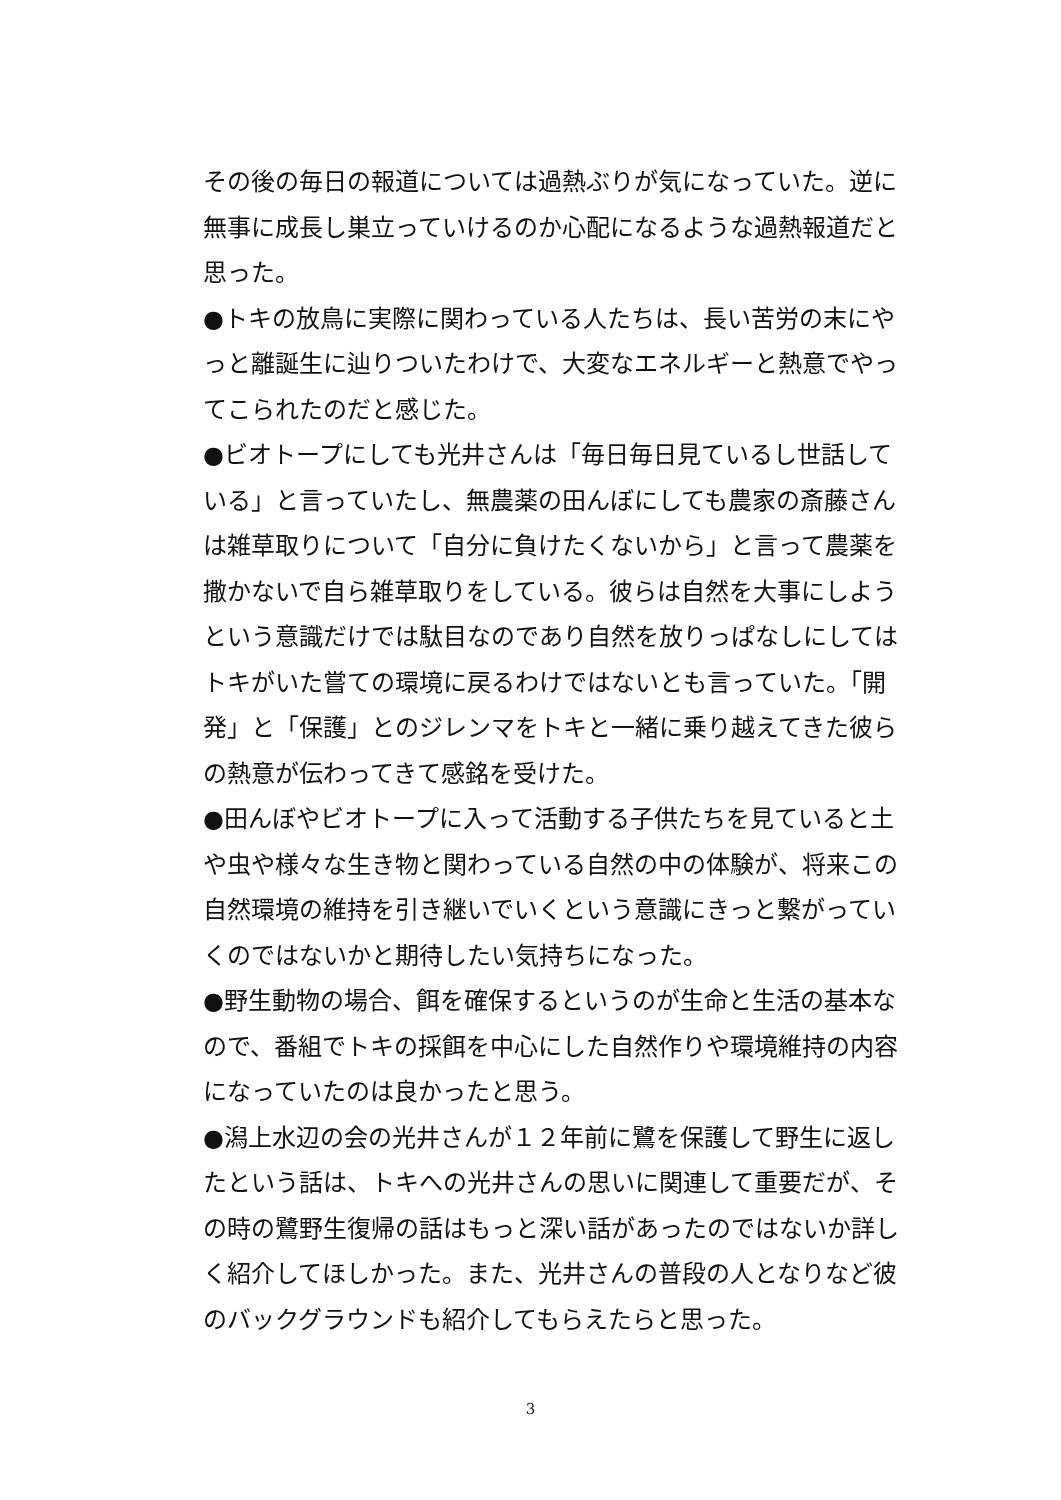その後の毎日の報道については過熱ぶりが気になっていた。逆に無事に成長し巣立っていけるのか心配になるような過熱報道だと思った。
●トキの放鳥に実際に関わっている人たちは、長い苦労の末にやっと離誕生に辿りついたわけで、大変なエネルギーと熱意でやってこられたのだと感じた。
●ビオトープにしても光井さんは「毎日毎日見ているし世話している」と言っていたし、無農薬の田んぼにしても農家の斎藤さんは雑草取りについて「自分に負けたくないから」と言って農薬を撒かないで自ら雑草取りをしている。彼らは自然を大事にしようという意識だけでは駄目なのであり自然を放りっぱなしにしてはトキがいた嘗ての環境に戻るわけではないとも言っていた。「開発」と「保護」とのジレンマをトキと一緒に乗り越えてきた彼らの熱意が伝わってきて感銘を受けた。
●田んぼやビオトープに入って活動する子供たちを見ていると土や虫や様々な生き物と関わっている自然の中の体験が、将来この自然環境の維持を引き継いでいくという意識にきっと繋がっていくのではないかと期待したい気持ちになった。
●野生動物の場合、餌を確保するというのが生命と生活の基本なので、番組でトキの採餌を中心にした自然作りや環境維持の内容になっていたのは良かったと思う。
●潟上水辺の会の光井さんが１２年前に鷺を保護して野生に返したという話は、トキへの光井さんの思いに関連して重要だが、その時の鷺野生復帰の話はもっと深い話があったのではないか詳しく紹介してほしかった。また、光井さんの普段の人となりなど彼のバックグラウンドも紹介してもらえたらと思った。
3